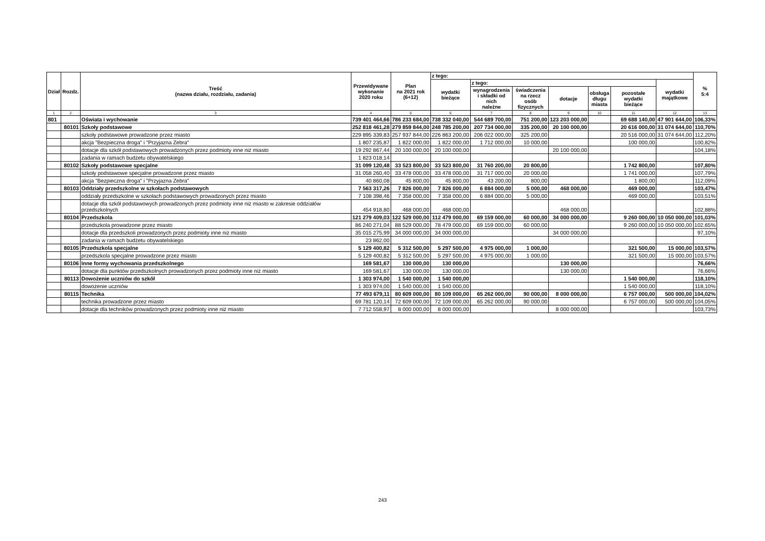| Dział | Rozdz. | Treść (nazwa działu, rozdziału, zadania) | Przewidywane wykonanie 2020 roku | Plan na 2021 rok (6+12) | z tego: | | | | | | | % 5:4 |
| --- | --- | --- | --- | --- | --- | --- | --- | --- | --- | --- | --- | --- |
| | | | | | wydatki bieżące | z tego: | | | | | wydatki majątkowe | |
| | | | | | | wynagrodzenia i składki od nich należne | świadczenia na rzecz osób fizycznych | dotacje | obsługa długu miasta | pozostałe wydatki bieżące | | |
| 1 | 2 | 3 | 4 | 5 | 6 | 7 | 8 | 9 | 10 | 11 | 12 | 13 |
| 801 | | Oświata i wychowanie | 739 401 464,66 | 786 233 684,00 | 738 332 040,00 | 544 689 700,00 | 751 200,00 | 123 203 000,00 | | 69 688 140,00 | 47 901 644,00 | 106,33% |
| | 80101 | Szkoły podstawowe | 252 818 461,28 | 279 859 844,00 | 248 785 200,00 | 207 734 000,00 | 335 200,00 | 20 100 000,00 | | 20 616 000,00 | 31 074 644,00 | 110,70% |
| | | szkoły podstawowe prowadzone przez miasto | 229 895 339,83 | 257 937 844,00 | 226 863 200,00 | 206 022 000,00 | 325 200,00 | | | 20 516 000,00 | 31 074 644,00 | 112,20% |
| | | akcja "Bezpieczna droga" i "Przyjazna Zebra" | 1 807 235,87 | 1 822 000,00 | 1 822 000,00 | 1 712 000,00 | 10 000,00 | | | 100 000,00 | | 100,82% |
| | | dotacje dla szkół podstawowych prowadzonych przez podmioty inne niż miasto | 19 292 867,44 | 20 100 000,00 | 20 100 000,00 | | | 20 100 000,00 | | | | 104,18% |
| | | zadania w ramach budżetu obywatelskiego | 1 823 018,14 | | | | | | | | | |
| | 80102 | Szkoły podstawowe specjalne | 31 099 120,48 | 33 523 800,00 | 33 523 800,00 | 31 760 200,00 | 20 800,00 | | | 1 742 800,00 | | 107,80% |
| | | szkoły podstawowe specjalne prowadzone przez miasto | 31 058 260,40 | 33 478 000,00 | 33 478 000,00 | 31 717 000,00 | 20 000,00 | | | 1 741 000,00 | | 107,79% |
| | | akcja "Bezpieczna droga" i "Przyjazna Zebra" | 40 860,08 | 45 800,00 | 45 800,00 | 43 200,00 | 800,00 | | | 1 800,00 | | 112,09% |
| | 80103 | Oddziały przedszkolne w szkołach podstawowych | 7 563 317,26 | 7 826 000,00 | 7 826 000,00 | 6 884 000,00 | 5 000,00 | 468 000,00 | | 469 000,00 | | 103,47% |
| | | oddziały przedszkolne w szkołach podstawowych prowadzonych przez miasto | 7 108 398,46 | 7 358 000,00 | 7 358 000,00 | 6 884 000,00 | 5 000,00 | | | 469 000,00 | | 103,51% |
| | | dotacje dla szkół podstawowych prowadzonych przez podmioty inne niż miasto w zakresie oddziałów przedszkolnych | 454 918,80 | 468 000,00 | 468 000,00 | | | 468 000,00 | | | | 102,88% |
| | 80104 | Przedszkola | 121 279 409,03 | 122 529 000,00 | 112 479 000,00 | 69 159 000,00 | 60 000,00 | 34 000 000,00 | | 9 260 000,00 | 10 050 000,00 | 101,03% |
| | | przedszkola prowadzone przez miasto | 86 240 271,04 | 88 529 000,00 | 78 479 000,00 | 69 159 000,00 | 60 000,00 | | | 9 260 000,00 | 10 050 000,00 | 102,65% |
| | | dotacje dla przedszkoli prowadzonych przez podmioty inne niż miasto | 35 015 275,99 | 34 000 000,00 | 34 000 000,00 | | | 34 000 000,00 | | | | 97,10% |
| | | zadania w ramach budżetu obywatelskiego | 23 862,00 | | | | | | | | | |
| | 80105 | Przedszkola specjalne | 5 129 400,82 | 5 312 500,00 | 5 297 500,00 | 4 975 000,00 | 1 000,00 | | | 321 500,00 | 15 000,00 | 103,57% |
| | | przedszkola specjalne prowadzone przez miasto | 5 129 400,82 | 5 312 500,00 | 5 297 500,00 | 4 975 000,00 | 1 000,00 | | | 321 500,00 | 15 000,00 | 103,57% |
| | 80106 | Inne formy wychowania przedszkolnego | 169 581,67 | 130 000,00 | 130 000,00 | | | 130 000,00 | | | | 76,66% |
| | | dotacje dla punktów przedszkolnych prowadzonych przez podmioty inne niż miasto | 169 581,67 | 130 000,00 | 130 000,00 | | | 130 000,00 | | | | 76,66% |
| | 80113 | Dowożenie uczniów do szkół | 1 303 974,00 | 1 540 000,00 | 1 540 000,00 | | | | | 1 540 000,00 | | 118,10% |
| | | dowożenie uczniów | 1 303 974,00 | 1 540 000,00 | 1 540 000,00 | | | | | 1 540 000,00 | | 118,10% |
| | 80115 | Technika | 77 493 679,11 | 80 609 000,00 | 80 109 000,00 | 65 262 000,00 | 90 000,00 | 8 000 000,00 | | 6 757 000,00 | 500 000,00 | 104,02% |
| | | technika prowadzone przez miasto | 69 781 120,14 | 72 609 000,00 | 72 109 000,00 | 65 262 000,00 | 90 000,00 | | | 6 757 000,00 | 500 000,00 | 104,05% |
| | | dotacje dla techników prowadzonych przez podmioty inne niż miasto | 7 712 558,97 | 8 000 000,00 | 8 000 000,00 | | | 8 000 000,00 | | | | 103,73% |
243